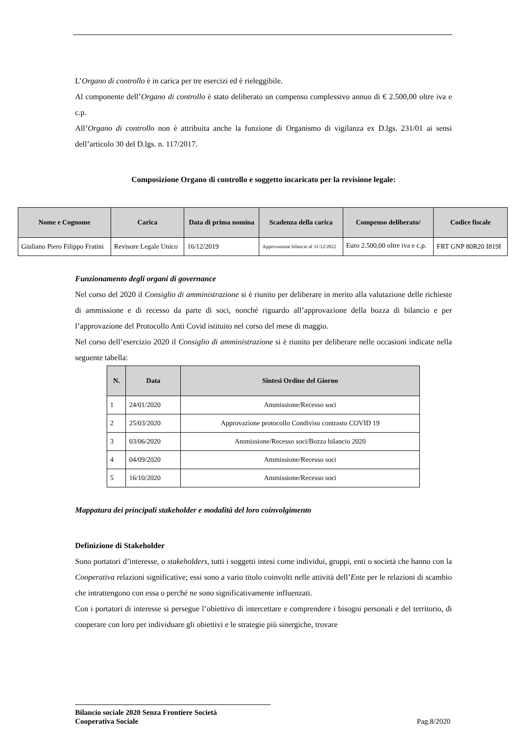L’Organo di controllo è in carica per tre esercizi ed è rieleggibile.
Al componente dell’Organo di controllo è stato deliberato un compenso complessivo annuo di € 2.500,00 oltre iva e c.p.
All’Organo di controllo non è attribuita anche la funzione di Organismo di vigilanza ex D.lgs. 231/01 ai sensi dell’articolo 30 del D.lgs. n. 117/2017.
Composizione Organo di controllo e soggetto incaricato per la revisione legale:
| Nome e Cognome | Carica | Data di prima nomina | Scadenza della carica | Compenso deliberato/ | Codice fiscale |
| --- | --- | --- | --- | --- | --- |
| Giuliano Piero Filippo Fratini | Revisore Legale Unico | 16/12/2019 | Approvazione bilancio al 31/12/2022 | Euro 2.500,00 oltre iva e c.p. | FRT GNP 80R20 I819I |
Funzionamento degli organi di governance
Nel corso del 2020 il Consiglio di amministrazione si è riunito per deliberare in merito alla valutazione delle richieste di ammissione e di recesso da parte di soci, nonché riguardo all’approvazione della bozza di bilancio e per l’approvazione del Protocollo Anti Covid istituito nel corso del mese di maggio.
Nel corso dell’esercizio 2020 il Consiglio di amministrazione si è riunito per deliberare nelle occasioni indicate nella seguente tabella:
| N. | Data | Sintesi Ordine del Giorno |
| --- | --- | --- |
| 1 | 24/01/2020 | Ammissione/Recesso soci |
| 2 | 25/03/2020 | Approvazione protocollo Condiviso contrasto COVID 19 |
| 3 | 03/06/2020 | Ammissione/Recesso soci/Bozza bilancio 2020 |
| 4 | 04/09/2020 | Ammissione/Recesso soci |
| 5 | 16/10/2020 | Ammissione/Recesso soci |
Mappatura dei principali stakeholder e modalità del loro coinvolgimento
Definizione di Stakeholder
Sono portatori d’interesse, o stakeholders, tutti i soggetti intesi come individui, gruppi, enti o società che hanno con la Cooperativa relazioni significative; essi sono a vario titolo coinvolti nelle attività dell’Ente per le relazioni di scambio che intrattengono con essa o perché ne sono significativamente influenzati.
Con i portatori di interesse si persegue l’obiettivo di intercettare e comprendere i bisogni personali e del territorio, di cooperare con loro per individuare gli obiettivi e le strategie più sinergiche, trovare
Bilancio sociale 2020 Senza Frontiere Società
Cooperativa Sociale
Pag.8/2020